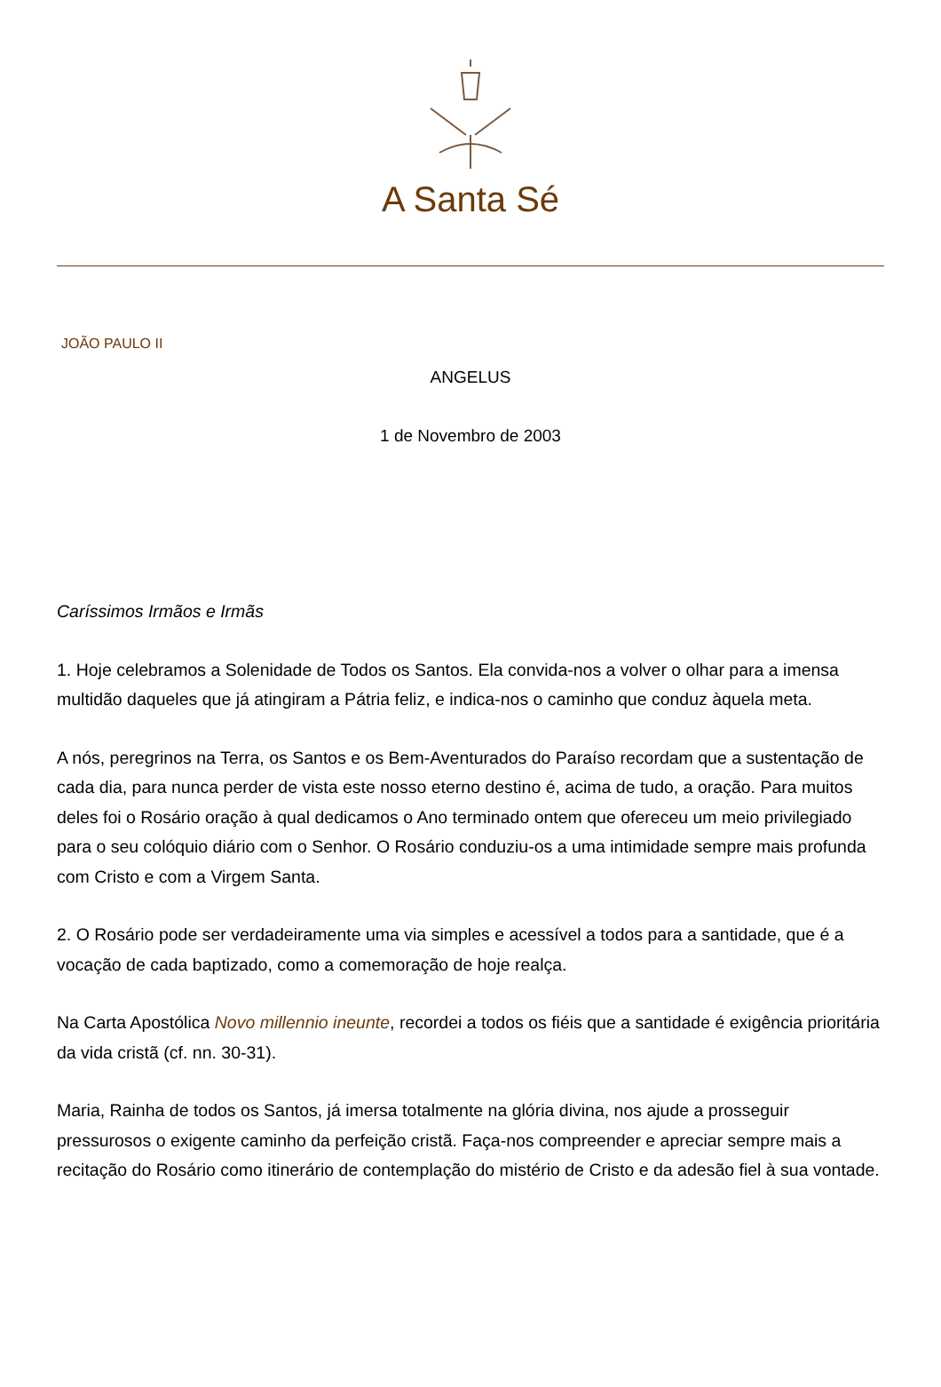A Santa Sé
JOÃO PAULO II
ANGELUS
1 de Novembro de 2003
Caríssimos Irmãos e Irmãs
1. Hoje celebramos a Solenidade de Todos os Santos. Ela convida-nos a volver o olhar para a imensa multidão daqueles que já atingiram a Pátria feliz, e indica-nos o caminho que conduz àquela meta.
A nós, peregrinos na Terra, os Santos e os Bem-Aventurados do Paraíso recordam que a sustentação de cada dia, para nunca perder de vista este nosso eterno destino é, acima de tudo, a oração. Para muitos deles foi o Rosário oração à qual dedicamos o Ano terminado ontem que ofereceu um meio privilegiado para o seu colóquio diário com o Senhor. O Rosário conduziu-os a uma intimidade sempre mais profunda com Cristo e com a Virgem Santa.
2. O Rosário pode ser verdadeiramente uma via simples e acessível a todos para a santidade, que é a vocação de cada baptizado, como a comemoração de hoje realça.
Na Carta Apostólica Novo millennio ineunte, recordei a todos os fiéis que a santidade é exigência prioritária da vida cristã (cf. nn. 30-31).
Maria, Rainha de todos os Santos, já imersa totalmente na glória divina, nos ajude a prosseguir pressurosos o exigente caminho da perfeição cristã. Faça-nos compreender e apreciar sempre mais a recitação do Rosário como itinerário de contemplação do mistério de Cristo e da adesão fiel à sua vontade.